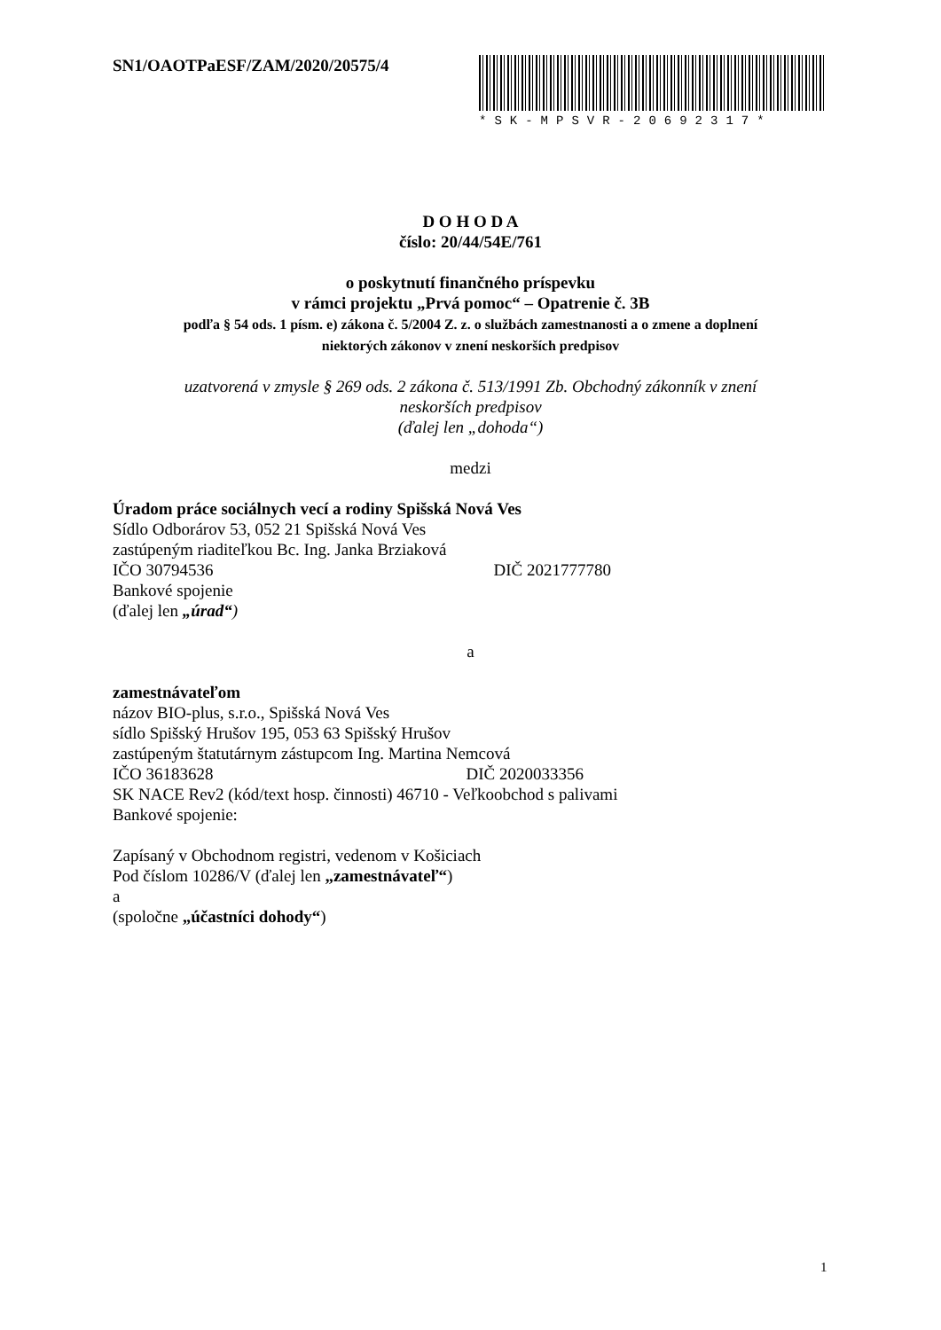SN1/OAOTPaESF/ZAM/2020/20575/4
*SK-MPSVR-20692317*
D O H O D A
číslo: 20/44/54E/761
o poskytnutí finančného príspevku
v rámci projektu „Prvá pomoc“ – Opatrenie č. 3B
podľa § 54 ods. 1 písm. e) zákona č. 5/2004 Z. z. o službách zamestnanosti a o zmene a doplnení
niektorých zákonov v znení neskorších predpisov
uzatvorená v zmysle § 269 ods. 2 zákona č. 513/1991 Zb. Obchodný zákonník v znení
neskorších predpisov
(ďalej len „dohoda“)
medzi
Úradom práce sociálnych vecí a rodiny Spišská Nová Ves
Sídlo Odborárov 53, 052 21 Spišská Nová Ves
zastúpeným riaditeľkou Bc. Ing. Janka Brziaková
IČO 30794536 DIČ 2021777780
Bankové spojenie
(ďalej len „úrad“)
a
zamestnávateľom
názov BIO-plus, s.r.o., Spišská Nová Ves
sídlo Spišský Hrušov 195, 053 63 Spišský Hrušov
zastúpeným štatutárnym zástupcom Ing. Martina Nemcová
IČO 36183628 DIČ 2020033356
SK NACE Rev2 (kód/text hosp. činnosti) 46710 - Veľkoobchod s palivami
Bankové spojenie:
Zapísaný v Obchodnom registri, vedenom v Košiciach
Pod číslom 10286/V (ďalej len „zamestnávateľ“)
a
(spoločne „účastníci dohody“)
1